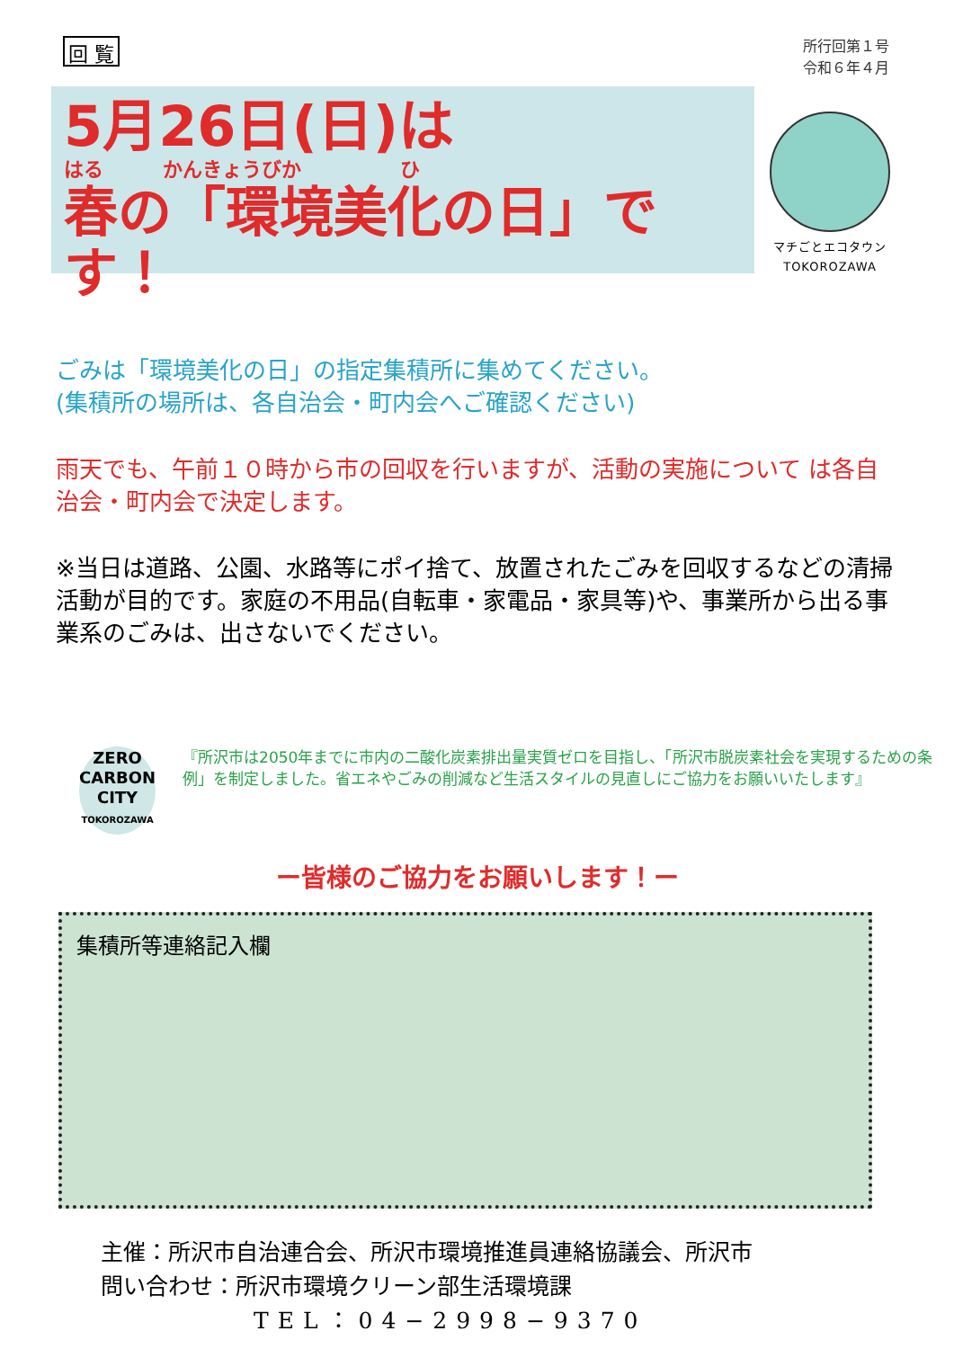回 覧
所行回第１号
令和６年４月
5月26日(日)は
はる　　　かんきょうびか　　　　　ひ
春の「環境美化の日」です！
マチごとエコタウン
TOKOROZAWA
ごみは「環境美化の日」の指定集積所に集めてください。
(集積所の場所は、各自治会・町内会へご確認ください)
雨天でも、午前１０時から市の回収を行いますが、活動の実施について は各自治会・町内会で決定します。
※当日は道路、公園、水路等にポイ捨て、放置されたごみを回収するなどの清掃活動が目的です。家庭の不用品(自転車・家電品・家具等)や、事業所から出る事業系のごみは、出さないでください。
ZERO
CARBON
CITY
TOKOROZAWA
『所沢市は2050年までに市内の二酸化炭素排出量実質ゼロを目指し、「所沢市脱炭素社会を実現するための条例」を制定しました。省エネやごみの削減など生活スタイルの見直しにご協力をお願いいたします』
ー皆様のご協力をお願いします！ー
集積所等連絡記入欄
主催：所沢市自治連合会、所沢市環境推進員連絡協議会、所沢市
問い合わせ：所沢市環境クリーン部生活環境課
TEL：04−2998−9370